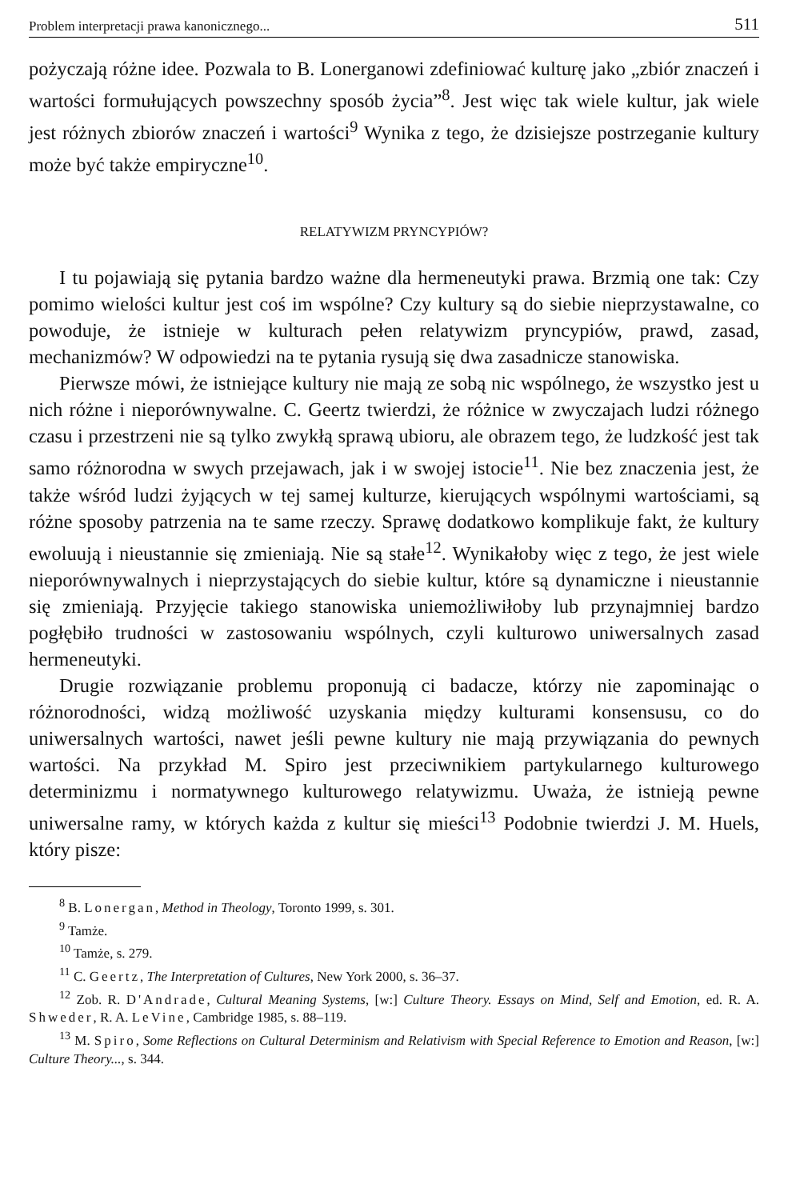Problem interpretacji prawa kanonicznego... 511
pożyczają różne idee. Pozwala to B. Lonerganowi zdefiniować kulturę jako „zbiór znaczeń i wartości formułujących powszechny sposób życia”<sup>8</sup>. Jest więc tak wiele kultur, jak wiele jest różnych zbiorów znaczeń i wartości<sup>9</sup> Wynika z tego, że dzisiejsze postrzeganie kultury może być także empiryczne<sup>10</sup>.
RELATYWIZM PRYNCYPIÓW?
I tu pojawiają się pytania bardzo ważne dla hermeneutyki prawa. Brzmią one tak: Czy pomimo wielości kultur jest coś im wspólne? Czy kultury są do siebie nieprzystawalne, co powoduje, że istnieje w kulturach pełen relatywizm pryncypiów, prawd, zasad, mechanizmów? W odpowiedzi na te pytania rysują się dwa zasadnicze stanowiska.
Pierwsze mówi, że istniejące kultury nie mają ze sobą nic wspólnego, że wszystko jest u nich różne i nieporównywalne. C. Geertz twierdzi, że różnice w zwyczajach ludzi różnego czasu i przestrzeni nie są tylko zwykłą sprawą ubioru, ale obrazem tego, że ludzkość jest tak samo różnorodna w swych przejawach, jak i w swojej istocie<sup>11</sup>. Nie bez znaczenia jest, że także wśród ludzi żyjących w tej samej kulturze, kierujących wspólnymi wartościami, są różne sposoby patrzenia na te same rzeczy. Sprawę dodatkowo komplikuje fakt, że kultury ewoluują i nieustannie się zmieniają. Nie są stałe<sup>12</sup>. Wynikałoby więc z tego, że jest wiele nieporównywalnych i nieprzystających do siebie kultur, które są dynamiczne i nieustannie się zmieniają. Przyjęcie takiego stanowiska uniemożliwiłoby lub przynajmniej bardzo pogłębiło trudności w zastosowaniu wspólnych, czyli kulturowo uniwersalnych zasad hermeneutyki.
Drugie rozwiązanie problemu proponują ci badacze, którzy nie zapominając o różnorodności, widzą możliwość uzyskania między kulturami konsensusu, co do uniwersalnych wartości, nawet jeśli pewne kultury nie mają przywiązania do pewnych wartości. Na przykład M. Spiro jest przeciwnikiem partykularnego kulturowego determinizmu i normatywnego kulturowego relatywizmu. Uważa, że istnieją pewne uniwersalne ramy, w których każda z kultur się mieści<sup>13</sup> Podobnie twierdzi J. M. Huels, który pisze:
<sup>8</sup> B. Lonergan, Method in Theology, Toronto 1999, s. 301.
<sup>9</sup> Tamże.
<sup>10</sup> Tamże, s. 279.
<sup>11</sup> C. Geertz, The Interpretation of Cultures, New York 2000, s. 36–37.
<sup>12</sup> Zob. R. D'Andrade, Cultural Meaning Systems, [w:] Culture Theory. Essays on Mind, Self and Emotion, ed. R. A. Shweder, R. A. LeVine, Cambridge 1985, s. 88–119.
<sup>13</sup> M. Spiro, Some Reflections on Cultural Determinism and Relativism with Special Reference to Emotion and Reason, [w:] Culture Theory..., s. 344.